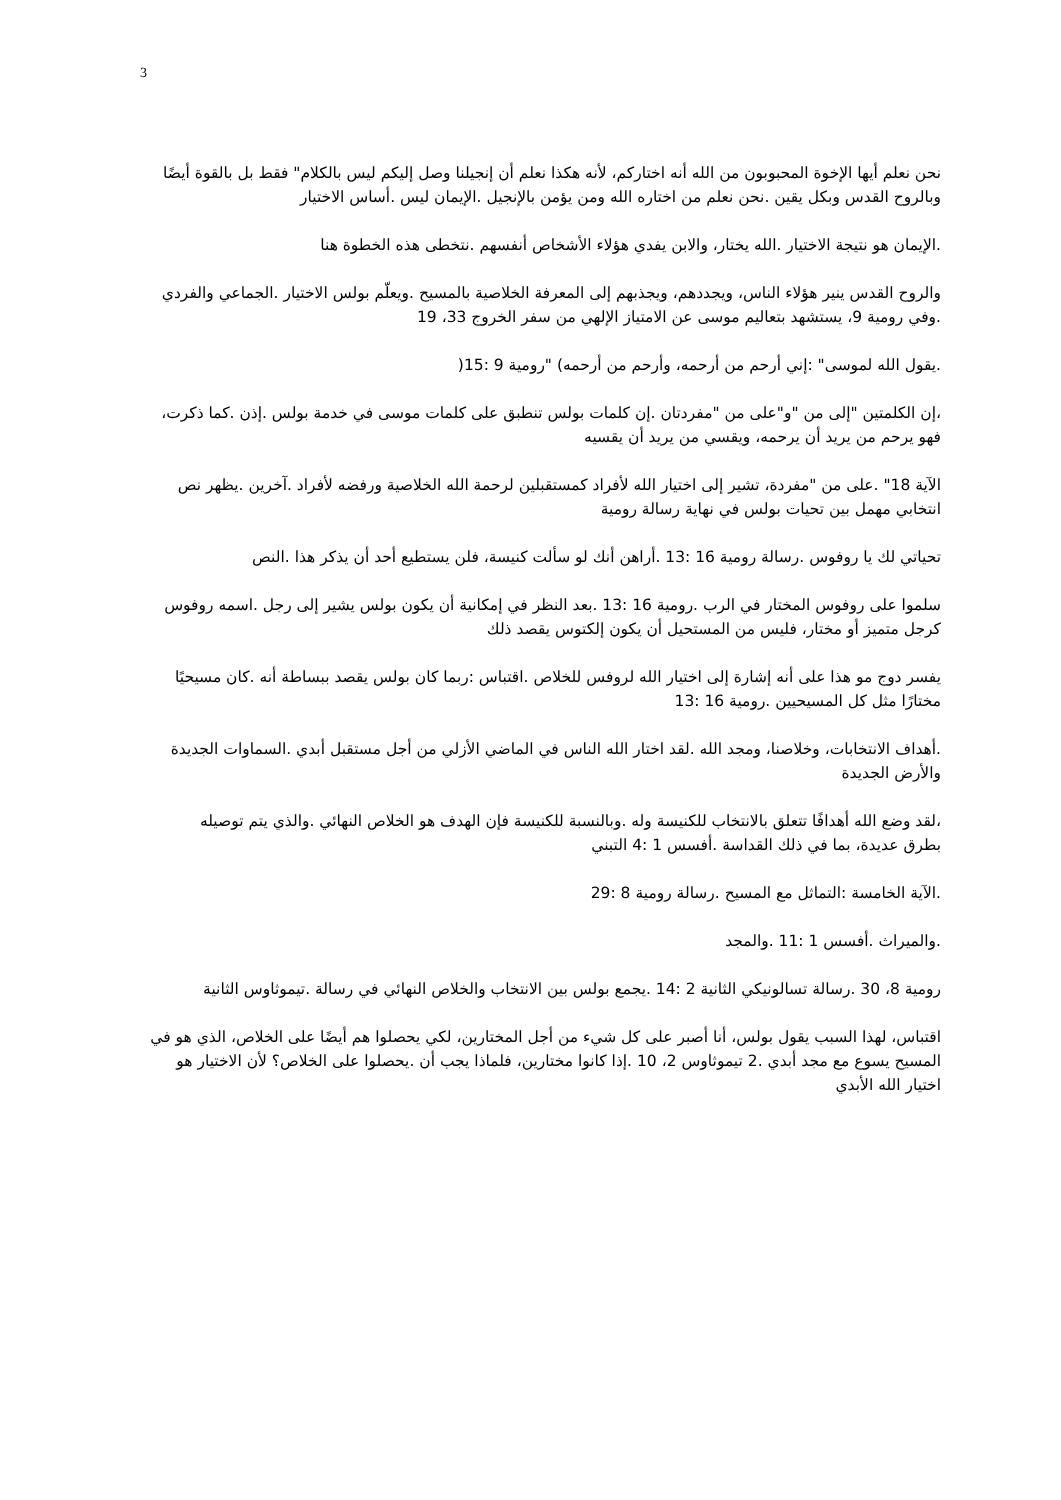3
نحن نعلم أيها الإخوة المحبوبون من الله أنه اختاركم، لأنه هكذا نعلم أن إنجيلنا وصل إليكم ليس بالكلام" فقط بل بالقوة أيضًا وبالروح القدس وبكل يقين .نحن نعلم من اختاره الله ومن يؤمن بالإنجيل .الإيمان ليس .أساس الاختيار
.الإيمان هو نتيجة الاختيار .الله يختار، والابن يفدي هؤلاء الأشخاص أنفسهم .نتخطى هذه الخطوة هنا
والروح القدس ينير هؤلاء الناس، ويجددهم، ويجذبهم إلى المعرفة الخلاصية بالمسيح .ويعلّم بولس الاختيار .الجماعي والفردي .وفي رومية 9، يستشهد بتعاليم موسى عن الامتياز الإلهي من سفر الخروج 33، 19
.يقول الله لموسى" :إني أرحم من أرحمه، وأرحم من أرحمه) "رومية 9 :15(
،إن الكلمتين "إلى من "و"على من "مفردتان .إن كلمات بولس تنطبق على كلمات موسى في خدمة بولس .إذن .كما ذكرت، فهو يرحم من يريد أن يرحمه، ويقسي من يريد أن يقسيه
الآية 18" .على من "مفردة، تشير إلى اختيار الله لأفراد كمستقبلين لرحمة الله الخلاصية ورفضه لأفراد .آخرين .يظهر نص انتخابي مهمل بين تحيات بولس في نهاية رسالة رومية
تحياتي لك يا روفوس .رسالة رومية 16 :13 .أراهن أنك لو سألت كنيسة، فلن يستطيع أحد أن يذكر هذا .النص
سلموا على روفوس المختار في الرب .رومية 16 :13 .بعد النظر في إمكانية أن يكون بولس يشير إلى رجل .اسمه روفوس كرجل متميز أو مختار، فليس من المستحيل أن يكون إلكتوس يقصد ذلك
يفسر دوج مو هذا على أنه إشارة إلى اختيار الله لروفس للخلاص .اقتباس :ربما كان بولس يقصد ببساطة أنه .كان مسيحيًا مختارًا مثل كل المسيحيين .رومية 16 :13
.أهداف الانتخابات، وخلاصنا، ومجد الله .لقد اختار الله الناس في الماضي الأزلي من أجل مستقبل أبدي .السماوات الجديدة والأرض الجديدة
،لقد وضع الله أهدافًا تتعلق بالانتخاب للكنيسة وله .وبالنسبة للكنيسة فإن الهدف هو الخلاص النهائي .والذي يتم توصيله بطرق عديدة، بما في ذلك القداسة .أفسس 1 :4 التبني
.الآية الخامسة :التماثل مع المسيح .رسالة رومية 8 :29
.والميراث .أفسس 1 :11 .والمجد
رومية 8، 30 .رسالة تسالونيكي الثانية 2 :14 .يجمع بولس بين الانتخاب والخلاص النهائي في رسالة .تيموثاوس الثانية
اقتباس، لهذا السبب يقول بولس، أنا أصبر على كل شيء من أجل المختارين، لكي يحصلوا هم أيضًا على الخلاص، الذي هو في المسيح يسوع مع مجد أبدي .2 تيموثاوس 2، 10 .إذا كانوا مختارين، فلماذا يجب أن .يحصلوا على الخلاص؟ لأن الاختيار هو اختيار الله الأبدي